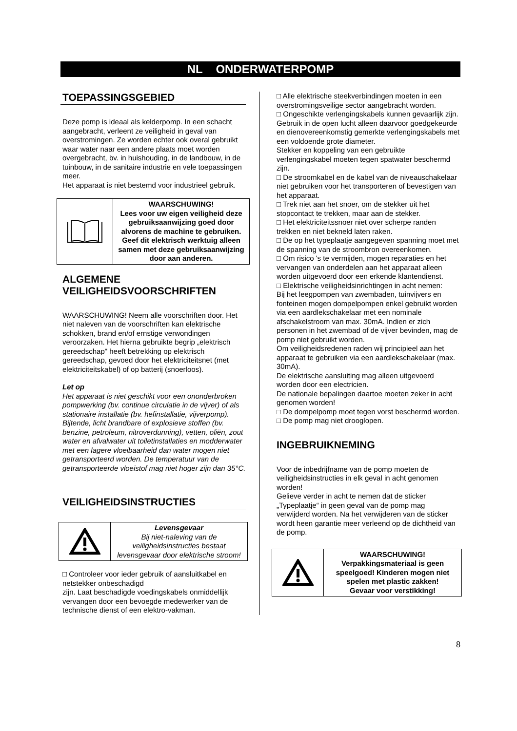NL ONDERWATERPOMP
TOEPASSINGSGEBIED
Deze pomp is ideaal als kelderpomp. In een schacht aangebracht, verleent ze veiligheid in geval van overstromingen. Ze worden echter ook overal gebruikt waar water naar een andere plaats moet worden overgebracht, bv. in huishouding, in de landbouw, in de tuinbouw, in de sanitaire industrie en vele toepassingen meer.
Het apparaat is niet bestemd voor industrieel gebruik.
WAARSCHUWING!
Lees voor uw eigen veiligheid deze gebruiksaanwijzing goed door alvorens de machine te gebruiken. Geef dit elektrisch werktuig alleen samen met deze gebruiksaanwijzing door aan anderen.
ALGEMENE VEILIGHEIDSVOORSCHRIFTEN
WAARSCHUWING! Neem alle voorschriften door. Het niet naleven van de voorschriften kan elektrische schokken, brand en/of ernstige verwondingen veroorzaken. Het hierna gebruikte begrip „elektrisch gereedschap" heeft betrekking op elektrisch gereedschap, gevoed door het elektriciteitsnet (met elektriciteitskabel) of op batterij (snoerloos).
Let op
Het apparaat is niet geschikt voor een ononderbroken pompwerking (bv. continue circulatie in de vijver) of als stationaire installatie (bv. hefinstallatie, vijverpomp). Bijtende, licht brandbare of explosieve stoffen (bv. benzine, petroleum, nitroverdunning), vetten, oliën, zout water en afvalwater uit toiletinstallaties en modderwater met een lagere vloeibaarheid dan water mogen niet getransporteerd worden. De temperatuur van de getransporteerde vloeistof mag niet hoger zijn dan 35°C.
VEILIGHEIDSINSTRUCTIES
Levensgevaar
Bij niet-naleving van de veiligheidsinstructies bestaat levensgevaar door elektrische stroom!
□ Controleer voor ieder gebruik of aansluitkabel en netstekker onbeschadigd
zijn. Laat beschadigde voedingskabels onmiddellijk vervangen door een bevoegde medewerker van de technische dienst of een elektro-vakman.
□ Alle elektrische steekverbindingen moeten in een overstromingsveilige sector aangebracht worden.
□ Ongeschikte verlengingskabels kunnen gevaarlijk zijn. Gebruik in de open lucht alleen daarvoor goedgekeurde en dienovereenkomstig gemerkte verlengingskabels met een voldoende grote diameter.
Stekker en koppeling van een gebruikte verlengingskabel moeten tegen spatwater beschermd zijn.
□ De stroomkabel en de kabel van de niveauschakelaar niet gebruiken voor het transporteren of bevestigen van het apparaat.
□ Trek niet aan het snoer, om de stekker uit het stopcontact te trekken, maar aan de stekker.
□ Het elektriciteitssnoer niet over scherpe randen trekken en niet bekneld laten raken.
□ De op het typeplaatje aangegeven spanning moet met de spanning van de stroombron overeenkomen.
□ Om risico 's te vermijden, mogen reparaties en het vervangen van onderdelen aan het apparaat alleen worden uitgevoerd door een erkende klantendienst.
□ Elektrische veiligheidsinrichtingen in acht nemen:
Bij het leegpompen van zwembaden, tuinvijvers en fonteinen mogen dompelpompen enkel gebruikt worden via een aardlekschakelaar met een nominale afschakelstroom van max. 30mA. Indien er zich personen in het zwembad of de vijver bevinden, mag de pomp niet gebruikt worden.
Om veiligheidsredenen raden wij principieel aan het apparaat te gebruiken via een aardlekschakelaar (max. 30mA).
De elektrische aansluiting mag alleen uitgevoerd worden door een electricien.
De nationale bepalingen daartoe moeten zeker in acht genomen worden!
□ De dompelpomp moet tegen vorst beschermd worden.
□ De pomp mag niet drooglopen.
INGEBRUIKNEMING
Voor de inbedrijfname van de pomp moeten de veiligheidsinstructies in elk geval in acht genomen worden!
Gelieve verder in acht te nemen dat de sticker „Typeplaatje“ in geen geval van de pomp mag verwijderd worden. Na het verwijderen van de sticker wordt heen garantie meer verleend op de dichtheid van de pomp.
WAARSCHUWING!
Verpakkingsmateriaal is geen speelgoed! Kinderen mogen niet spelen met plastic zakken!
Gevaar voor verstikking!
8